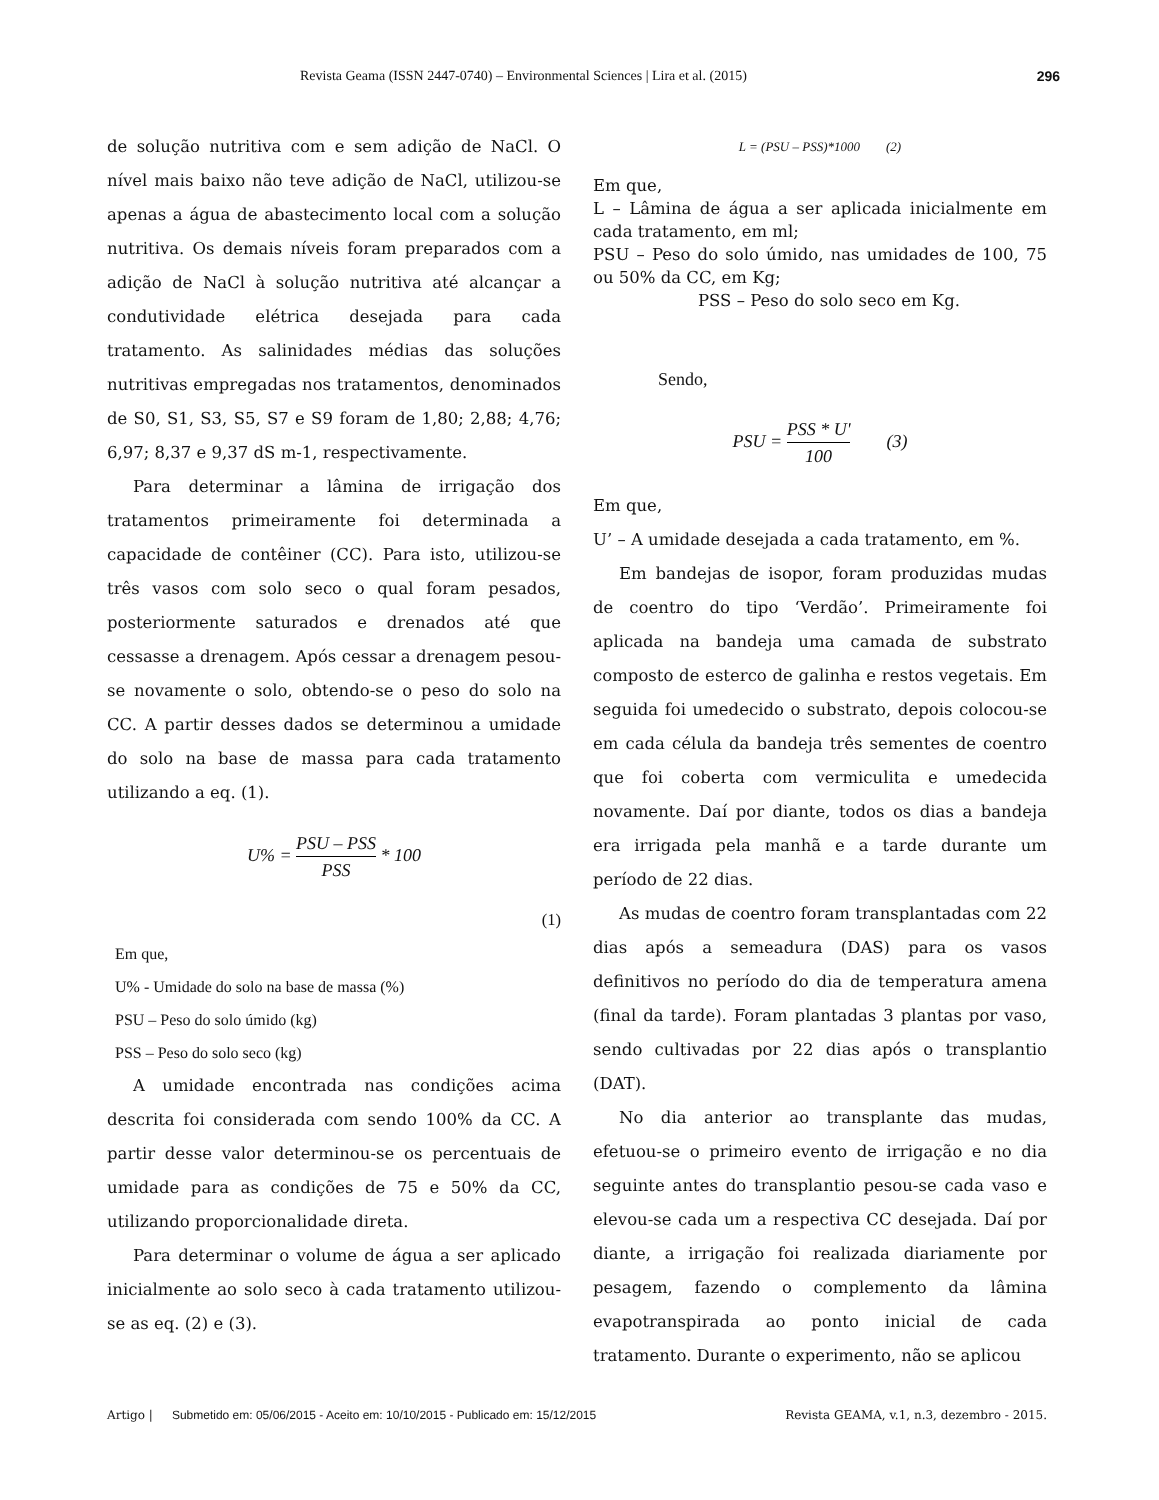Revista Geama (ISSN 2447-0740) – Environmental Sciences | Lira et al. (2015) 296
de solução nutritiva com e sem adição de NaCl. O nível mais baixo não teve adição de NaCl, utilizou-se apenas a água de abastecimento local com a solução nutritiva. Os demais níveis foram preparados com a adição de NaCl à solução nutritiva até alcançar a condutividade elétrica desejada para cada tratamento. As salinidades médias das soluções nutritivas empregadas nos tratamentos, denominados de S0, S1, S3, S5, S7 e S9 foram de 1,80; 2,88; 4,76; 6,97; 8,37 e 9,37 dS m-1, respectivamente.
Para determinar a lâmina de irrigação dos tratamentos primeiramente foi determinada a capacidade de contêiner (CC). Para isto, utilizou-se três vasos com solo seco o qual foram pesados, posteriormente saturados e drenados até que cessasse a drenagem. Após cessar a drenagem pesou-se novamente o solo, obtendo-se o peso do solo na CC. A partir desses dados se determinou a umidade do solo na base de massa para cada tratamento utilizando a eq. (1).
U% = PSU – PSS PSS * 100
(1)
Em que,
U% - Umidade do solo na base de massa (%)
PSU – Peso do solo úmido (kg)
PSS – Peso do solo seco (kg)
A umidade encontrada nas condições acima descrita foi considerada com sendo 100% da CC. A partir desse valor determinou-se os percentuais de umidade para as condições de 75 e 50% da CC, utilizando proporcionalidade direta.
Para determinar o volume de água a ser aplicado inicialmente ao solo seco à cada tratamento utilizou-se as eq. (2) e (3).
L = (PSU – PSS)*1000 (2)
Em que,
L – Lâmina de água a ser aplicada inicialmente em cada tratamento, em ml;
PSU – Peso do solo úmido, nas umidades de 100, 75 ou 50% da CC, em Kg;
PSS – Peso do solo seco em Kg.
Sendo,
PSU = PSS * U' 100 (3)
Em que,
U’ – A umidade desejada a cada tratamento, em %.
Em bandejas de isopor, foram produzidas mudas de coentro do tipo ‘Verdão’. Primeiramente foi aplicada na bandeja uma camada de substrato composto de esterco de galinha e restos vegetais. Em seguida foi umedecido o substrato, depois colocou-se em cada célula da bandeja três sementes de coentro que foi coberta com vermiculita e umedecida novamente. Daí por diante, todos os dias a bandeja era irrigada pela manhã e a tarde durante um período de 22 dias.
As mudas de coentro foram transplantadas com 22 dias após a semeadura (DAS) para os vasos definitivos no período do dia de temperatura amena (final da tarde). Foram plantadas 3 plantas por vaso, sendo cultivadas por 22 dias após o transplantio (DAT).
No dia anterior ao transplante das mudas, efetuou-se o primeiro evento de irrigação e no dia seguinte antes do transplantio pesou-se cada vaso e elevou-se cada um a respectiva CC desejada. Daí por diante, a irrigação foi realizada diariamente por pesagem, fazendo o complemento da lâmina evapotranspirada ao ponto inicial de cada tratamento. Durante o experimento, não se aplicou
Artigo | Submetido em: 05/06/2015 - Aceito em: 10/10/2015 - Publicado em: 15/12/2015 Revista GEAMA, v.1, n.3, dezembro - 2015.